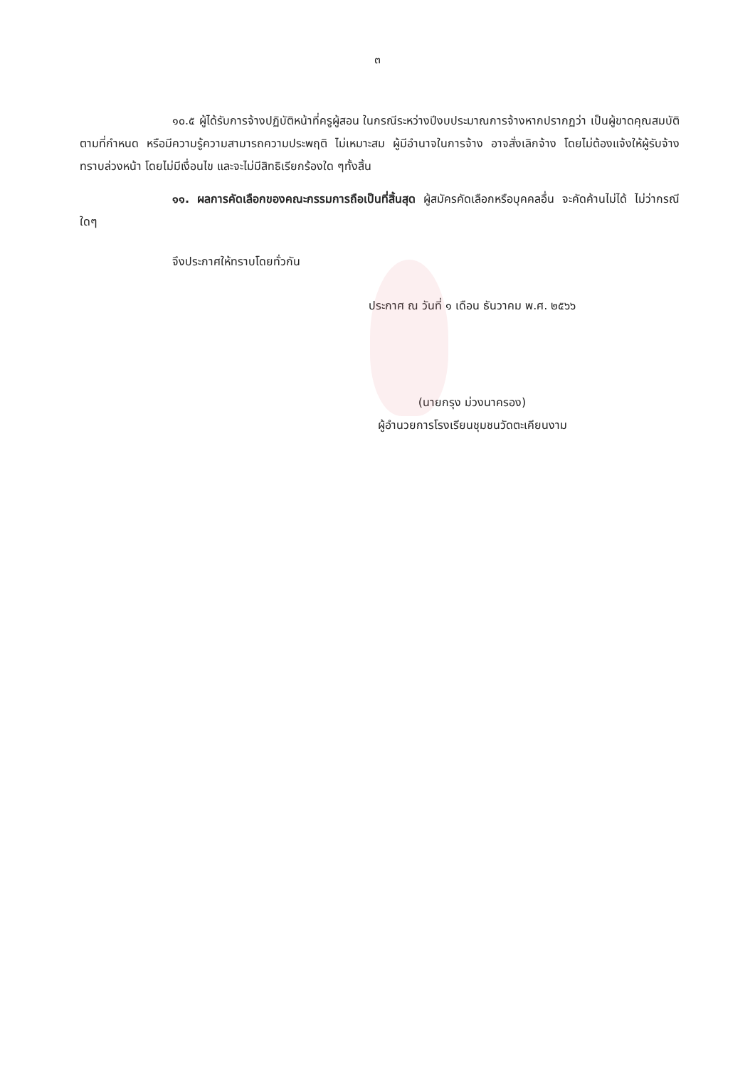๓
๑๐.๕ ผู้ได้รับการจ้างปฏิบัติหน้าที่ครูผู้สอน ในกรณีระหว่างปีงบประมาณการจ้างหากปรากฏว่า เป็นผู้ขาดคุณสมบัติตามที่กำหนด หรือมีความรู้ความสามารถความประพฤติ ไม่เหมาะสม ผู้มีอำนาจในการจ้าง อาจสั่งเลิกจ้าง โดยไม่ต้องแจ้งให้ผู้รับจ้างทราบล่วงหน้า โดยไม่มีเงื่อนไข และจะไม่มีสิทธิเรียกร้องใด ๆทั้งสิ้น
๑๑. ผลการคัดเลือกของคณะกรรมการถือเป็นที่สิ้นสุด ผู้สมัครคัดเลือกหรือบุคคลอื่น จะคัดค้านไม่ได้ ไม่ว่ากรณีใดๆ
จึงประกาศให้ทราบโดยทั่วกัน
ประกาศ ณ วันที่ ๑ เดือน ธันวาคม พ.ศ. ๒๕๖๖
(นายกรุง ม่วงนาครอง)
ผู้อำนวยการโรงเรียนชุมชนวัดตะเคียนงาม